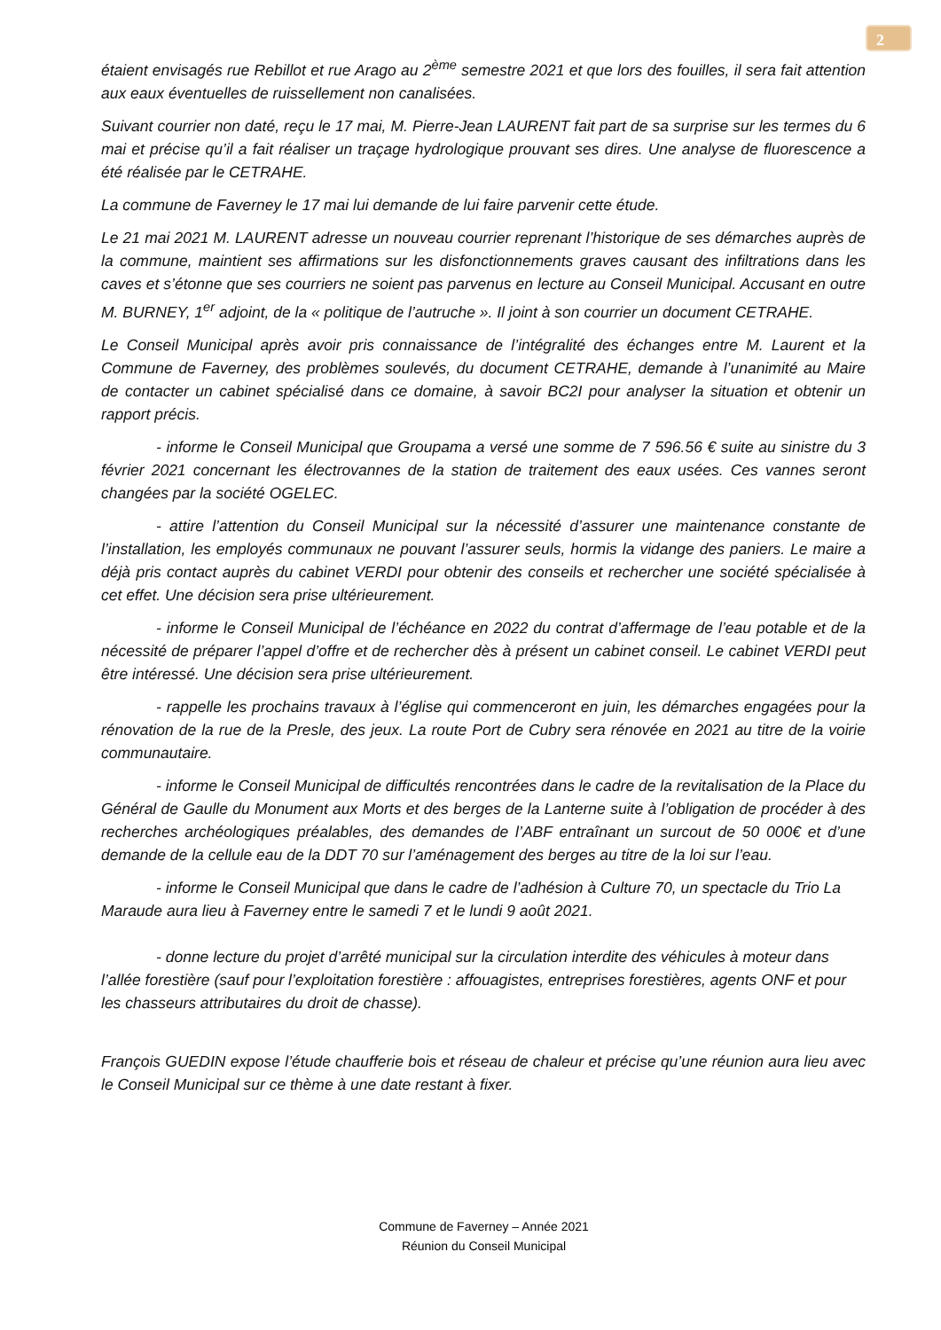2
étaient envisagés rue Rebillot et rue Arago au 2<sup>ème</sup> semestre 2021 et que lors des fouilles, il sera fait attention aux eaux éventuelles de ruissellement non canalisées.
Suivant courrier non daté, reçu le 17 mai, M. Pierre-Jean LAURENT fait part de sa surprise sur les termes du 6 mai et précise qu’il a fait réaliser un traçage hydrologique prouvant ses dires. Une analyse de fluorescence a été réalisée par le CETRAHE.
La commune de Faverney le 17 mai lui demande de lui faire parvenir cette étude.
Le 21 mai 2021 M. LAURENT adresse un nouveau courrier reprenant l’historique de ses démarches auprès de la commune, maintient ses affirmations sur les disfonctionnements graves causant des infiltrations dans les caves et s’étonne que ses courriers ne soient pas parvenus en lecture au Conseil Municipal. Accusant en outre M. BURNEY, 1<sup>er</sup> adjoint, de la « politique de l’autruche ». Il joint à son courrier un document CETRAHE.
Le Conseil Municipal après avoir pris connaissance de l’intégralité des échanges entre M. Laurent et la Commune de Faverney, des problèmes soulevés, du document CETRAHE, demande à l’unanimité au Maire de contacter un cabinet spécialisé dans ce domaine, à savoir BC2I pour analyser la situation et obtenir un rapport précis.
- informe le Conseil Municipal que Groupama a versé une somme de 7 596.56 € suite au sinistre du 3 février 2021 concernant les électrovannes de la station de traitement des eaux usées. Ces vannes seront changées par la société OGELEC.
- attire l’attention du Conseil Municipal sur la nécessité d’assurer une maintenance constante de l’installation, les employés communaux ne pouvant l’assurer seuls, hormis la vidange des paniers. Le maire a déjà pris contact auprès du cabinet VERDI pour obtenir des conseils et rechercher une société spécialisée à cet effet. Une décision sera prise ultérieurement.
- informe le Conseil Municipal de l’échéance en 2022 du contrat d’affermage de l’eau potable et de la nécessité de préparer l’appel d’offre et de rechercher dès à présent un cabinet conseil. Le cabinet VERDI peut être intéressé. Une décision sera prise ultérieurement.
- rappelle les prochains travaux à l’église qui commenceront en juin, les démarches engagées pour la rénovation de la rue de la Presle, des jeux. La route Port de Cubry sera rénovée en 2021 au titre de la voirie communautaire.
- informe le Conseil Municipal de difficultés rencontrées dans le cadre de la revitalisation de la Place du Général de Gaulle du Monument aux Morts et des berges de la Lanterne suite à l’obligation de procéder à des recherches archéologiques préalables, des demandes de l’ABF entraînant un surcout de 50 000€ et d’une demande de la cellule eau de la DDT 70 sur l’aménagement des berges au titre de la loi sur l’eau.
- informe le Conseil Municipal que dans le cadre de l’adhésion à Culture 70, un spectacle du Trio La Maraude aura lieu à Faverney entre le samedi 7 et le lundi 9 août 2021.
- donne lecture du projet d’arrêté municipal sur la circulation interdite des véhicules à moteur dans l’allée forestière (sauf pour l’exploitation forestière : affouagistes, entreprises forestières, agents ONF et pour les chasseurs attributaires du droit de chasse).
François GUEDIN expose l’étude chaufferie bois et réseau de chaleur et précise qu’une réunion aura lieu avec le Conseil Municipal sur ce thème à une date restant à fixer.
Commune de Faverney – Année 2021
Réunion du Conseil Municipal